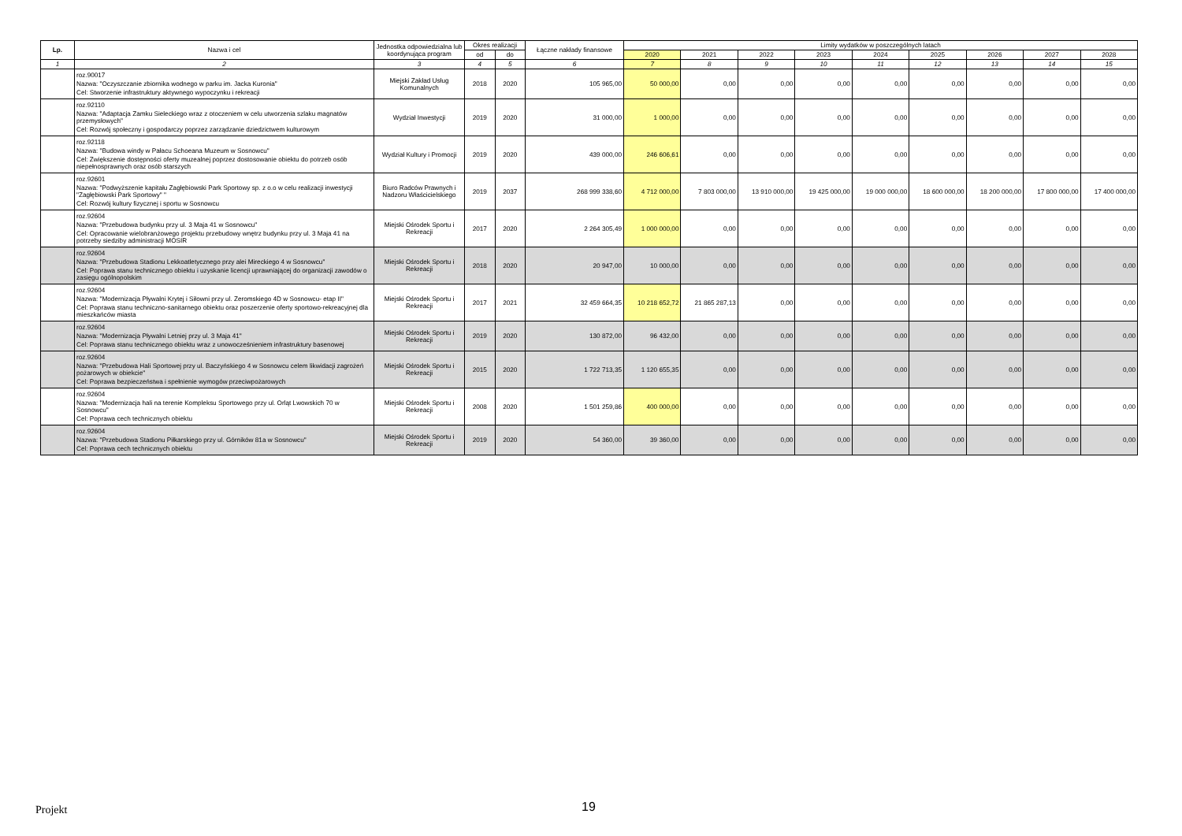| Lp. | Nazwa i cel | Jednostka odpowiedzialna lub koordynująca program | Okres realizacji | | Łączne nakłady finansowe | Limity wydatków w poszczególnych latach | | | | | | | | |
| --- | --- | --- | --- | --- | --- | --- | --- | --- | --- | --- | --- | --- | --- | --- |
| | | | od | do | | 2020 | 2021 | 2022 | 2023 | 2024 | 2025 | 2026 | 2027 | 2028 |
| 1 | 2 | 3 | 4 | 5 | 6 | 7 | 8 | 9 | 10 | 11 | 12 | 13 | 14 | 15 |
| | roz.90017 Nazwa: "Oczyszczanie zbiornika wodnego w parku im. Jacka Kuronia" Cel: Stworzenie infrastruktury aktywnego wypoczynku i rekreacji | Miejski Zakład Usług Komunalnych | 2018 | 2020 | 105 965,00 | 50 000,00 | 0,00 | 0,00 | 0,00 | 0,00 | 0,00 | 0,00 | 0,00 | 0,00 |
| | roz.92110 Nazwa: "Adaptacja Zamku Sieleckiego wraz z otoczeniem w celu utworzenia szlaku magnatów przemysłowych" Cel: Rozwój społeczny i gospodarczy poprzez zarządzanie dziedzictwem kulturowym | Wydział Inwestycji | 2019 | 2020 | 31 000,00 | 1 000,00 | 0,00 | 0,00 | 0,00 | 0,00 | 0,00 | 0,00 | 0,00 | 0,00 |
| | roz.92118 Nazwa: "Budowa windy w Pałacu Schoeana Muzeum w Sosnowcu" Cel: Zwiększenie dostępności oferty muzealnej poprzez dostosowanie obiektu do potrzeb osób niepełnosprawnych oraz osób starszych | Wydział Kultury i Promocji | 2019 | 2020 | 439 000,00 | 246 606,61 | 0,00 | 0,00 | 0,00 | 0,00 | 0,00 | 0,00 | 0,00 | 0,00 |
| | roz.92601 Nazwa: "Podwyższenie kapitału Zagłębiowski Park Sportowy sp. z o.o w celu realizacji inwestycji "Zagłębiowski Park Sportowy" " Cel: Rozwój kultury fizycznej i sportu w Sosnowcu | Biuro Radców Prawnych i Nadzoru Właścicielskiego | 2019 | 2037 | 268 999 338,60 | 4 712 000,00 | 7 803 000,00 | 13 910 000,00 | 19 425 000,00 | 19 000 000,00 | 18 600 000,00 | 18 200 000,00 | 17 800 000,00 | 17 400 000,00 |
| | roz.92604 Nazwa: "Przebudowa budynku przy ul. 3 Maja 41 w Sosnowcu" Cel: Opracowanie wielobranżowego projektu przebudowy wnętrz budynku przy ul. 3 Maja 41 na potrzeby siedziby administracji MOSIR | Miejski Ośrodek Sportu i Rekreacji | 2017 | 2020 | 2 264 305,49 | 1 000 000,00 | 0,00 | 0,00 | 0,00 | 0,00 | 0,00 | 0,00 | 0,00 | 0,00 |
| | roz.92604 Nazwa: "Przebudowa Stadionu Lekkoatletycznego przy alei Mireckiego 4 w Sosnowcu" Cel: Poprawa stanu technicznego obiektu i uzyskanie licencji uprawniającej do organizacji zawodów o zasięgu ogólnopolskim | Miejski Ośrodek Sportu i Rekreacji | 2018 | 2020 | 20 947,00 | 10 000,00 | 0,00 | 0,00 | 0,00 | 0,00 | 0,00 | 0,00 | 0,00 | 0,00 |
| | roz.92604 Nazwa: "Modernizacja Pływalni Krytej i Siłowni przy ul. Zeromskiego 4D w Sosnowcu- etap II" Cel: Poprawa stanu techniczno-sanitarnego obiektu oraz poszerzenie oferty sportowo-rekreacyjnej dla mieszkańców miasta | Miejski Ośrodek Sportu i Rekreacji | 2017 | 2021 | 32 459 664,35 | 10 218 652,72 | 21 865 287,13 | 0,00 | 0,00 | 0,00 | 0,00 | 0,00 | 0,00 | 0,00 |
| | roz.92604 Nazwa: "Modernizacja Pływalni Letniej przy ul. 3 Maja 41" Cel: Poprawa stanu technicznego obiektu wraz z unowocześnieniem infrastruktury basenowej | Miejski Ośrodek Sportu i Rekreacji | 2019 | 2020 | 130 872,00 | 96 432,00 | 0,00 | 0,00 | 0,00 | 0,00 | 0,00 | 0,00 | 0,00 | 0,00 |
| | roz.92604 Nazwa: "Przebudowa Hali Sportowej przy ul. Baczyńskiego 4 w Sosnowcu celem likwidacji zagrożeń pożarowych w obiekcie" Cel: Poprawa bezpieczeństwa i spełnienie wymogów przeciwpożarowych | Miejski Ośrodek Sportu i Rekreacji | 2015 | 2020 | 1 722 713,35 | 1 120 655,35 | 0,00 | 0,00 | 0,00 | 0,00 | 0,00 | 0,00 | 0,00 | 0,00 |
| | roz.92604 Nazwa: "Modernizacja hali na terenie Kompleksu Sportowego przy ul. Orląt Lwowskich 70 w Sosnowcu" Cel: Poprawa cech technicznych obiektu | Miejski Ośrodek Sportu i Rekreacji | 2008 | 2020 | 1 501 259,86 | 400 000,00 | 0,00 | 0,00 | 0,00 | 0,00 | 0,00 | 0,00 | 0,00 | 0,00 |
| | roz.92604 Nazwa: "Przebudowa Stadionu Piłkarskiego przy ul. Górników 81a w Sosnowcu" Cel: Poprawa cech technicznych obiektu | Miejski Ośrodek Sportu i Rekreacji | 2019 | 2020 | 54 360,00 | 39 360,00 | 0,00 | 0,00 | 0,00 | 0,00 | 0,00 | 0,00 | 0,00 | 0,00 |
Projekt 19